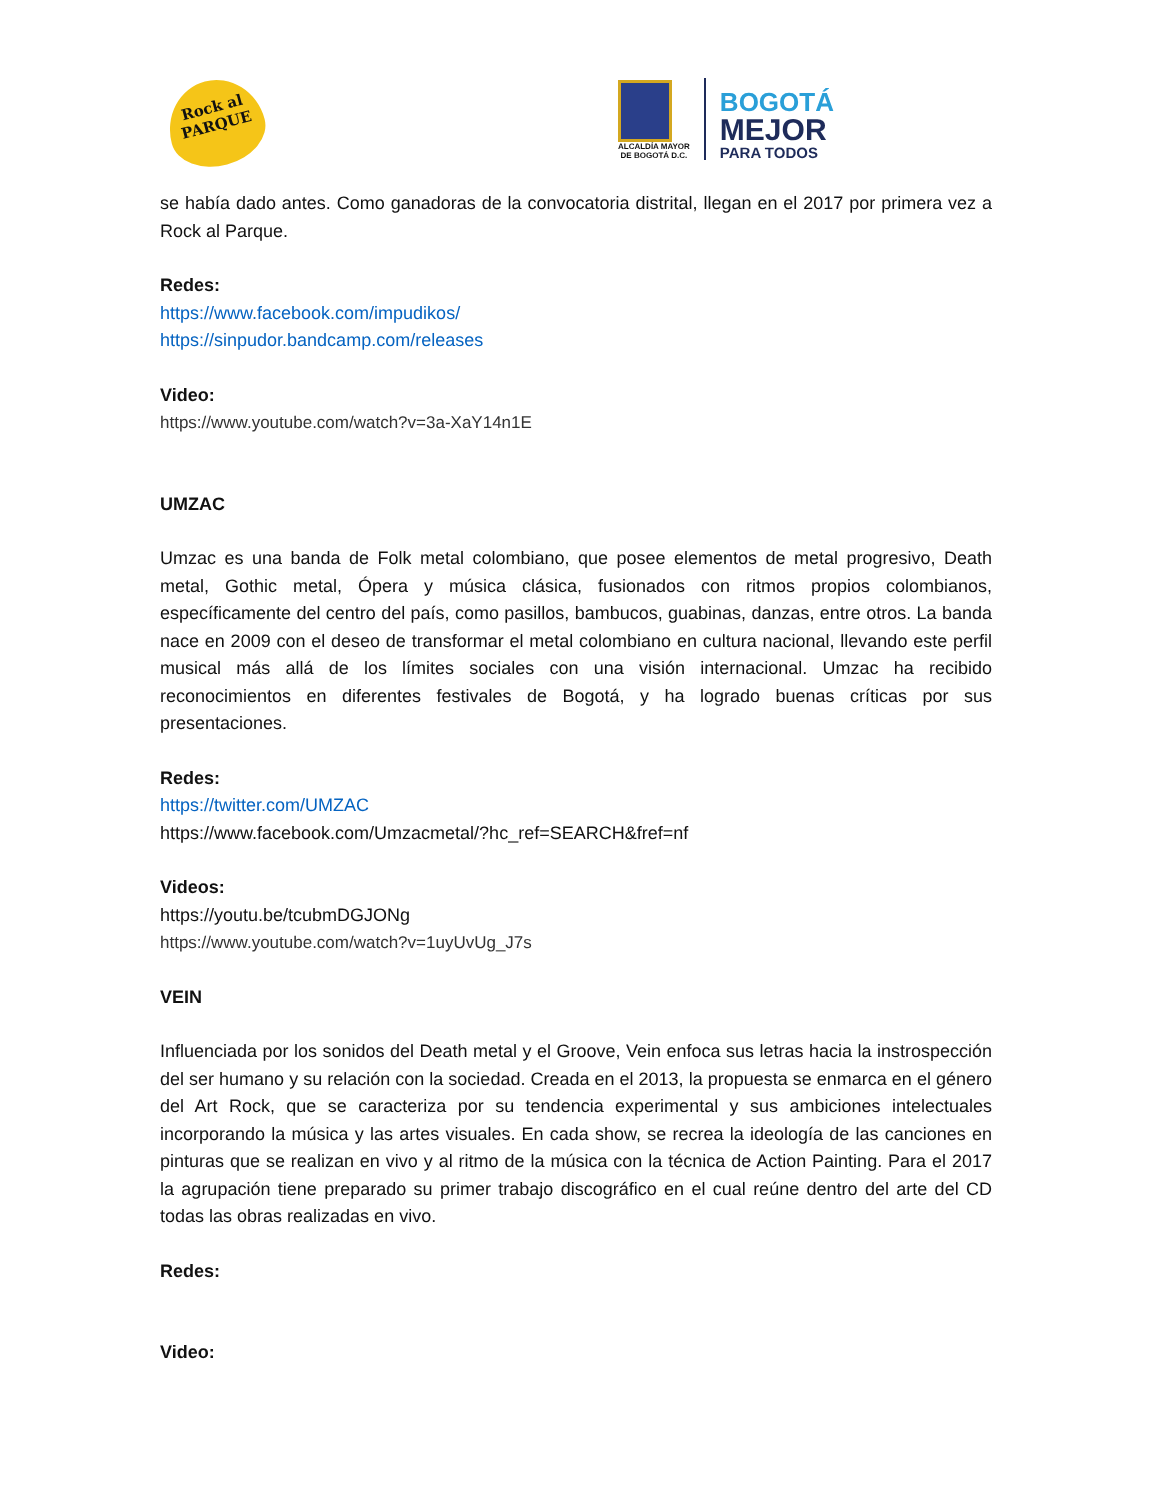Rock al PARQUE
ALCALDÍA MAYOR
DE BOGOTÁ D.C.
BOGOTÁ
MEJOR
PARA TODOS
se había dado antes. Como ganadoras de la convocatoria distrital, llegan en el 2017 por primera vez a Rock al Parque.
Redes:
https://www.facebook.com/impudikos/
https://sinpudor.bandcamp.com/releases
Video:
https://www.youtube.com/watch?v=3a-XaY14n1E
UMZAC
Umzac es una banda de Folk metal colombiano, que posee elementos de metal progresivo, Death metal, Gothic metal, Ópera y música clásica, fusionados con ritmos propios colombianos, específicamente del centro del país, como pasillos, bambucos, guabinas, danzas, entre otros. La banda nace en 2009 con el deseo de transformar el metal colombiano en cultura nacional, llevando este perfil musical más allá de los límites sociales con una visión internacional. Umzac ha recibido reconocimientos en diferentes festivales de Bogotá, y ha logrado buenas críticas por sus presentaciones.
Redes:
https://twitter.com/UMZAC
https://www.facebook.com/Umzacmetal/?hc_ref=SEARCH&fref=nf
Videos:
https://youtu.be/tcubmDGJONg
https://www.youtube.com/watch?v=1uyUvUg_J7s
VEIN
Influenciada por los sonidos del Death metal y el Groove, Vein enfoca sus letras hacia la instrospección del ser humano y su relación con la sociedad. Creada en el 2013, la propuesta se enmarca en el género del Art Rock, que se caracteriza por su tendencia experimental y sus ambiciones intelectuales incorporando la música y las artes visuales. En cada show, se recrea la ideología de las canciones en pinturas que se realizan en vivo y al ritmo de la música con la técnica de Action Painting. Para el 2017 la agrupación tiene preparado su primer trabajo discográfico en el cual reúne dentro del arte del CD todas las obras realizadas en vivo.
Redes:
Video: